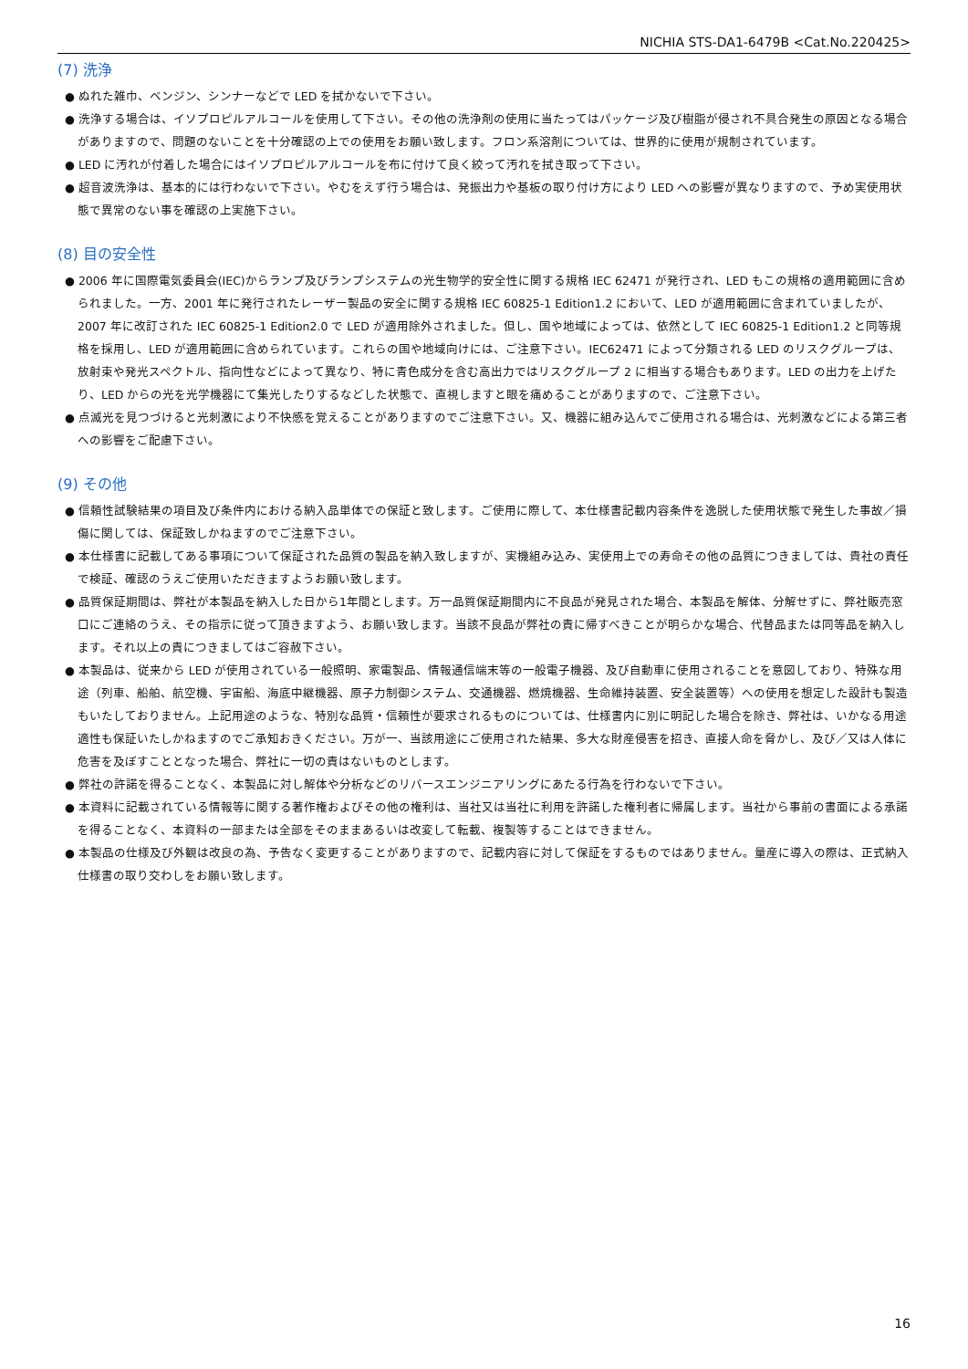NICHIA STS-DA1-6479B <Cat.No.220425>
(7) 洗浄
● ぬれた雑巾、ベンジン、シンナーなどで LED を拭かないで下さい。
● 洗浄する場合は、イソプロピルアルコールを使用して下さい。その他の洗浄剤の使用に当たってはパッケージ及び樹脂が侵され不具合発生の原因となる場合がありますので、問題のないことを十分確認の上での使用をお願い致します。フロン系溶剤については、世界的に使用が規制されています。
● LED に汚れが付着した場合にはイソプロピルアルコールを布に付けて良く絞って汚れを拭き取って下さい。
● 超音波洗浄は、基本的には行わないで下さい。やむをえず行う場合は、発振出力や基板の取り付け方により LED への影響が異なりますので、予め実使用状態で異常のない事を確認の上実施下さい。
(8) 目の安全性
● 2006 年に国際電気委員会(IEC)からランプ及びランプシステムの光生物学的安全性に関する規格 IEC 62471 が発行され、LED もこの規格の適用範囲に含められました。一方、2001 年に発行されたレーザー製品の安全に関する規格 IEC 60825-1 Edition1.2 において、LED が適用範囲に含まれていましたが、2007 年に改訂された IEC 60825-1 Edition2.0 で LED が適用除外されました。但し、国や地域によっては、依然として IEC 60825-1 Edition1.2 と同等規格を採用し、LED が適用範囲に含められています。これらの国や地域向けには、ご注意下さい。IEC62471 によって分類される LED のリスクグループは、放射束や発光スペクトル、指向性などによって異なり、特に青色成分を含む高出力ではリスクグループ 2 に相当する場合もあります。LED の出力を上げたり、LED からの光を光学機器にて集光したりするなどした状態で、直視しますと眼を痛めることがありますので、ご注意下さい。
● 点滅光を見つづけると光刺激により不快感を覚えることがありますのでご注意下さい。又、機器に組み込んでご使用される場合は、光刺激などによる第三者への影響をご配慮下さい。
(9) その他
● 信頼性試験結果の項目及び条件内における納入品単体での保証と致します。ご使用に際して、本仕様書記載内容条件を逸脱した使用状態で発生した事故／損傷に関しては、保証致しかねますのでご注意下さい。
● 本仕様書に記載してある事項について保証された品質の製品を納入致しますが、実機組み込み、実使用上での寿命その他の品質につきましては、貴社の責任で検証、確認のうえご使用いただきますようお願い致します。
● 品質保証期間は、弊社が本製品を納入した日から1年間とします。万一品質保証期間内に不良品が発見された場合、本製品を解体、分解せずに、弊社販売窓口にご連絡のうえ、その指示に従って頂きますよう、お願い致します。当該不良品が弊社の責に帰すべきことが明らかな場合、代替品または同等品を納入します。それ以上の責につきましてはご容赦下さい。
● 本製品は、従来から LED が使用されている一般照明、家電製品、情報通信端末等の一般電子機器、及び自動車に使用されることを意図しており、特殊な用途（列車、船舶、航空機、宇宙船、海底中継機器、原子力制御システム、交通機器、燃焼機器、生命維持装置、安全装置等）への使用を想定した設計も製造もいたしておりません。上記用途のような、特別な品質・信頼性が要求されるものについては、仕様書内に別に明記した場合を除き、弊社は、いかなる用途適性も保証いたしかねますのでご承知おきください。万が一、当該用途にご使用された結果、多大な財産侵害を招き、直接人命を脅かし、及び／又は人体に危害を及ぼすこととなった場合、弊社に一切の責はないものとします。
● 弊社の許諾を得ることなく、本製品に対し解体や分析などのリバースエンジニアリングにあたる行為を行わないで下さい。
● 本資料に記載されている情報等に関する著作権およびその他の権利は、当社又は当社に利用を許諾した権利者に帰属します。当社から事前の書面による承諾を得ることなく、本資料の一部または全部をそのままあるいは改変して転載、複製等することはできません。
● 本製品の仕様及び外観は改良の為、予告なく変更することがありますので、記載内容に対して保証をするものではありません。量産に導入の際は、正式納入仕様書の取り交わしをお願い致します。
16